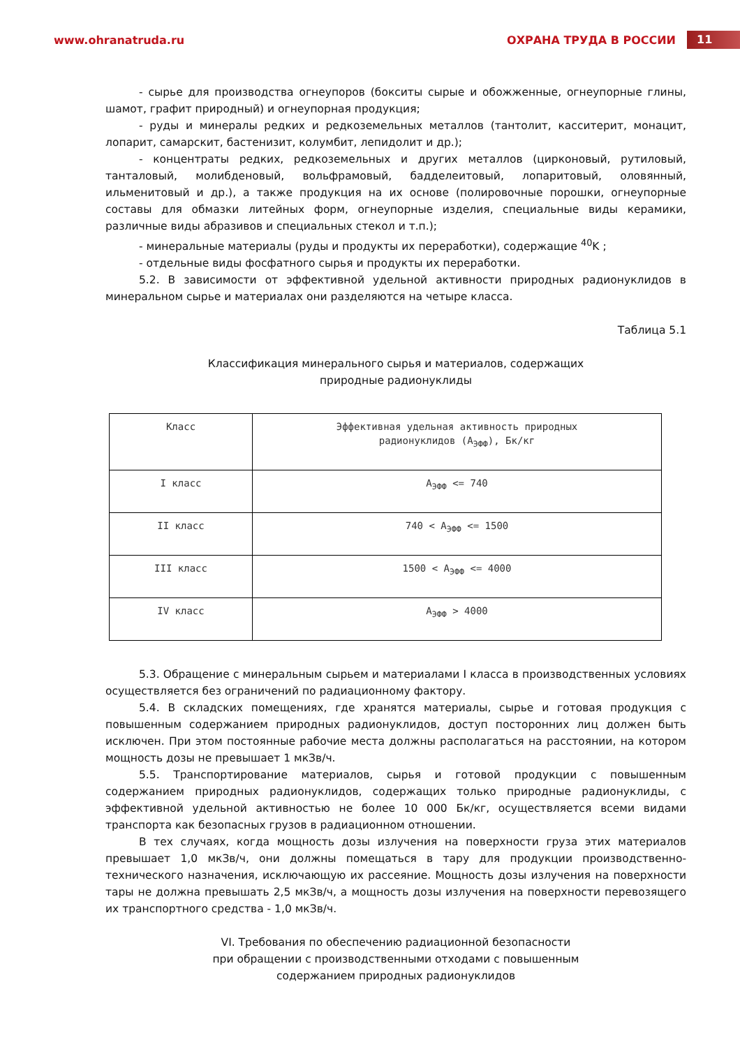www.ohranatruda.ru ОХРАНА ТРУДА В РОССИИ 11
- сырье для производства огнеупоров (бокситы сырые и обожженные, огнеупорные глины, шамот, графит природный) и огнеупорная продукция;
- руды и минералы редких и редкоземельных металлов (тантолит, касситерит, монацит, лопарит, самарскит, бастенизит, колумбит, лепидолит и др.);
- концентраты редких, редкоземельных и других металлов (цирконовый, рутиловый, танталовый, молибденовый, вольфрамовый, бадделеитовый, лопаритовый, оловянный, ильменитовый и др.), а также продукция на их основе (полировочные порошки, огнеупорные составы для обмазки литейных форм, огнеупорные изделия, специальные виды керамики, различные виды абразивов и специальных стекол и т.п.);
- минеральные материалы (руды и продукты их переработки), содержащие <sup>40</sup>K ;
- отдельные виды фосфатного сырья и продукты их переработки.
5.2. В зависимости от эффективной удельной активности природных радионуклидов в минеральном сырье и материалах они разделяются на четыре класса.
Таблица 5.1
Классификация минерального сырья и материалов, содержащих
природные радионуклиды
| Класс | Эффективная удельная активность природных радионуклидов (A<sub>ЭФФ</sub>), Бк/кг |
| I класс | A<sub>ЭФФ</sub> <= 740 |
| II класс | 740 < A<sub>ЭФФ</sub> <= 1500 |
| III класс | 1500 < A<sub>ЭФФ</sub> <= 4000 |
| IV класс | A<sub>ЭФФ</sub> > 4000 |
5.3. Обращение с минеральным сырьем и материалами I класса в производственных условиях осуществляется без ограничений по радиационному фактору.
5.4. В складских помещениях, где хранятся материалы, сырье и готовая продукция с повышенным содержанием природных радионуклидов, доступ посторонних лиц должен быть исключен. При этом постоянные рабочие места должны располагаться на расстоянии, на котором мощность дозы не превышает 1 мкЗв/ч.
5.5. Транспортирование материалов, сырья и готовой продукции с повышенным содержанием природных радионуклидов, содержащих только природные радионуклиды, с эффективной удельной активностью не более 10 000 Бк/кг, осуществляется всеми видами транспорта как безопасных грузов в радиационном отношении.
В тех случаях, когда мощность дозы излучения на поверхности груза этих материалов превышает 1,0 мкЗв/ч, они должны помещаться в тару для продукции производственно-технического назначения, исключающую их рассеяние. Мощность дозы излучения на поверхности тары не должна превышать 2,5 мкЗв/ч, а мощность дозы излучения на поверхности перевозящего их транспортного средства - 1,0 мкЗв/ч.
VI. Требования по обеспечению радиационной безопасности
при обращении с производственными отходами с повышенным
содержанием природных радионуклидов